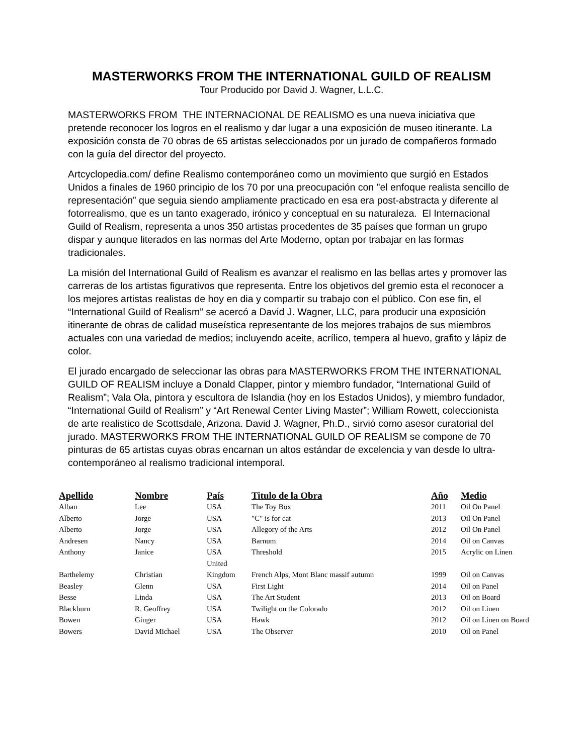MASTERWORKS FROM THE INTERNATIONAL GUILD OF REALISM
Tour Producido por David J. Wagner, L.L.C.
MASTERWORKS FROM THE INTERNACIONAL DE REALISMO es una nueva iniciativa que pretende reconocer los logros en el realismo y dar lugar a una exposición de museo itinerante. La exposición consta de 70 obras de 65 artistas seleccionados por un jurado de compañeros formado con la guía del director del proyecto.
Artcyclopedia.com/ define Realismo contemporáneo como un movimiento que surgió en Estados Unidos a finales de 1960 principio de los 70 por una preocupación con "el enfoque realista sencillo de representación” que seguia siendo ampliamente practicado en esa era post-abstracta y diferente al fotorrealismo, que es un tanto exagerado, irónico y conceptual en su naturaleza. El Internacional Guild of Realism, representa a unos 350 artistas procedentes de 35 países que forman un grupo dispar y aunque literados en las normas del Arte Moderno, optan por trabajar en las formas tradicionales.
La misión del International Guild of Realism es avanzar el realismo en las bellas artes y promover las carreras de los artistas figurativos que representa. Entre los objetivos del gremio esta el reconocer a los mejores artistas realistas de hoy en dia y compartir su trabajo con el público. Con ese fin, el “International Guild of Realism” se acercó a David J. Wagner, LLC, para producir una exposición itinerante de obras de calidad museística representante de los mejores trabajos de sus miembros actuales con una variedad de medios; incluyendo aceite, acrílico, tempera al huevo, grafito y lápiz de color.
El jurado encargado de seleccionar las obras para MASTERWORKS FROM THE INTERNATIONAL GUILD OF REALISM incluye a Donald Clapper, pintor y miembro fundador, “International Guild of Realism”; Vala Ola, pintora y escultora de Islandia (hoy en los Estados Unidos), y miembro fundador, “International Guild of Realism” y “Art Renewal Center Living Master”; William Rowett, coleccionista de arte realistico de Scottsdale, Arizona. David J. Wagner, Ph.D., sirvió como asesor curatorial del jurado. MASTERWORKS FROM THE INTERNATIONAL GUILD OF REALISM se compone de 70 pinturas de 65 artistas cuyas obras encarnan un altos estándar de excelencia y van desde lo ultra-contemporáneo al realismo tradicional intemporal.
| Apellido | Nombre | País | Titulo de la Obra | Año | Medio |
| --- | --- | --- | --- | --- | --- |
| Alban | Lee | USA | The Toy Box | 2011 | Oil On Panel |
| Alberto | Jorge | USA | "C" is for cat | 2013 | Oil On Panel |
| Alberto | Jorge | USA | Allegory of the Arts | 2012 | Oil On Panel |
| Andresen | Nancy | USA | Barnum | 2014 | Oil on Canvas |
| Anthony | Janice | USA | Threshold | 2015 | Acrylic on Linen |
| Barthelemy | Christian | United Kingdom | French Alps, Mont Blanc massif autumn | 1999 | Oil on Canvas |
| Beasley | Glenn | USA | First Light | 2014 | Oil on Panel |
| Besse | Linda | USA | The Art Student | 2013 | Oil on Board |
| Blackburn | R. Geoffrey | USA | Twilight on the Colorado | 2012 | Oil on Linen |
| Bowen | Ginger | USA | Hawk | 2012 | Oil on Linen on Board |
| Bowers | David Michael | USA | The Observer | 2010 | Oil on Panel |